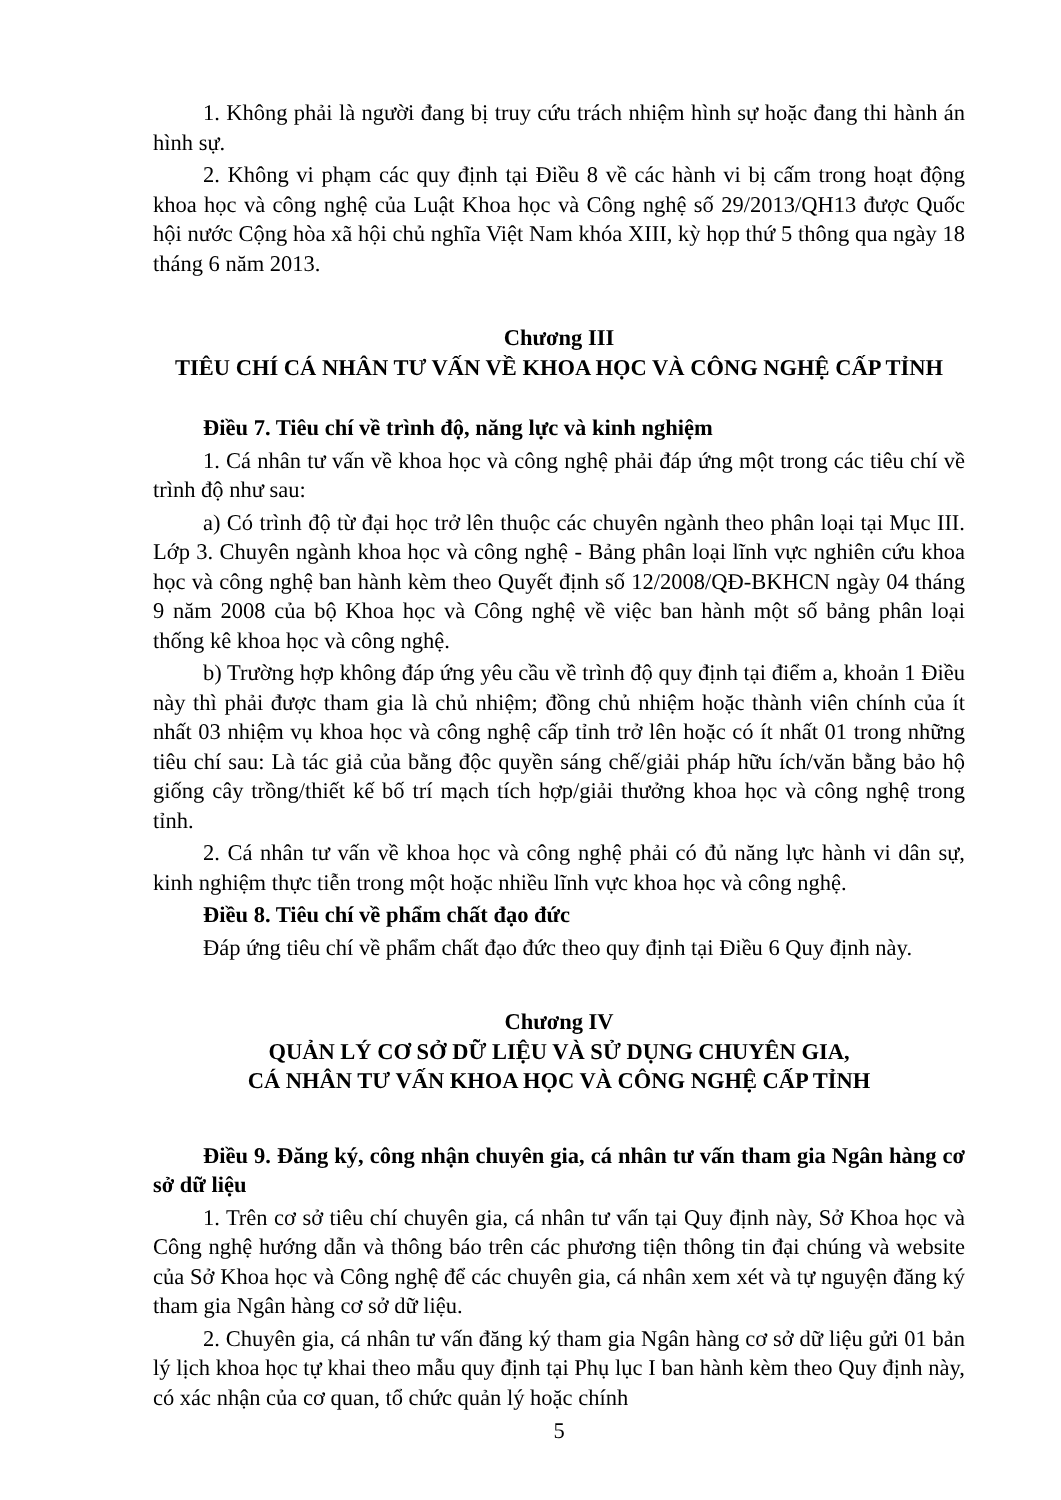1. Không phải là người đang bị truy cứu trách nhiệm hình sự hoặc đang thi hành án hình sự.
2. Không vi phạm các quy định tại Điều 8 về các hành vi bị cấm trong hoạt động khoa học và công nghệ của Luật Khoa học và Công nghệ số 29/2013/QH13 được Quốc hội nước Cộng hòa xã hội chủ nghĩa Việt Nam khóa XIII, kỳ họp thứ 5 thông qua ngày 18 tháng 6 năm 2013.
Chương III
TIÊU CHÍ CÁ NHÂN TƯ VẤN VỀ KHOA HỌC VÀ CÔNG NGHỆ CẤP TỈNH
Điều 7. Tiêu chí về trình độ, năng lực và kinh nghiệm
1. Cá nhân tư vấn về khoa học và công nghệ phải đáp ứng một trong các tiêu chí về trình độ như sau:
a) Có trình độ từ đại học trở lên thuộc các chuyên ngành theo phân loại tại Mục III. Lớp 3. Chuyên ngành khoa học và công nghệ - Bảng phân loại lĩnh vực nghiên cứu khoa học và công nghệ ban hành kèm theo Quyết định số 12/2008/QĐ-BKHCN ngày 04 tháng 9 năm 2008 của bộ Khoa học và Công nghệ về việc ban hành một số bảng phân loại thống kê khoa học và công nghệ.
b) Trường hợp không đáp ứng yêu cầu về trình độ quy định tại điểm a, khoản 1 Điều này thì phải được tham gia là chủ nhiệm; đồng chủ nhiệm hoặc thành viên chính của ít nhất 03 nhiệm vụ khoa học và công nghệ cấp tỉnh trở lên hoặc có ít nhất 01 trong những tiêu chí sau: Là tác giả của bằng độc quyền sáng chế/giải pháp hữu ích/văn bằng bảo hộ giống cây trồng/thiết kế bố trí mạch tích hợp/giải thưởng khoa học và công nghệ trong tỉnh.
2. Cá nhân tư vấn về khoa học và công nghệ phải có đủ năng lực hành vi dân sự, kinh nghiệm thực tiễn trong một hoặc nhiều lĩnh vực khoa học và công nghệ.
Điều 8. Tiêu chí về phẩm chất đạo đức
Đáp ứng tiêu chí về phẩm chất đạo đức theo quy định tại Điều 6 Quy định này.
Chương IV
QUẢN LÝ CƠ SỞ DỮ LIỆU VÀ SỬ DỤNG CHUYÊN GIA,
CÁ NHÂN TƯ VẤN KHOA HỌC VÀ CÔNG NGHỆ CẤP TỈNH
Điều 9. Đăng ký, công nhận chuyên gia, cá nhân tư vấn tham gia Ngân hàng cơ sở dữ liệu
1. Trên cơ sở tiêu chí chuyên gia, cá nhân tư vấn tại Quy định này, Sở Khoa học và Công nghệ hướng dẫn và thông báo trên các phương tiện thông tin đại chúng và website của Sở Khoa học và Công nghệ để các chuyên gia, cá nhân xem xét và tự nguyện đăng ký tham gia Ngân hàng cơ sở dữ liệu.
2. Chuyên gia, cá nhân tư vấn đăng ký tham gia Ngân hàng cơ sở dữ liệu gửi 01 bản lý lịch khoa học tự khai theo mẫu quy định tại Phụ lục I ban hành kèm theo Quy định này, có xác nhận của cơ quan, tổ chức quản lý hoặc chính
5